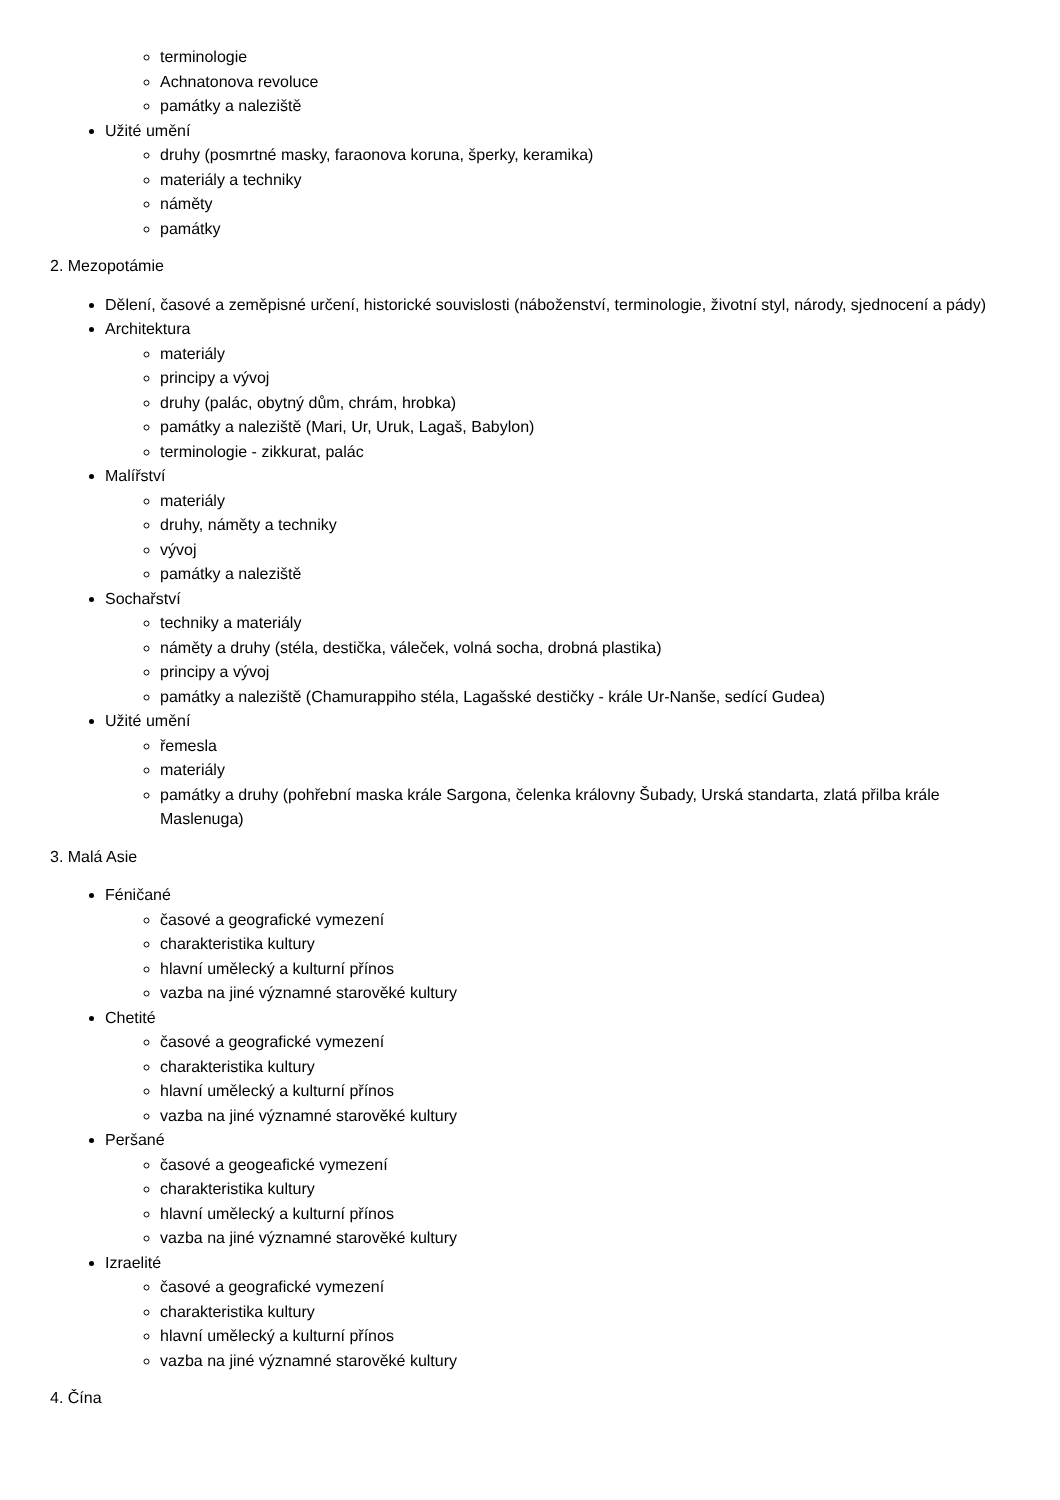terminologie
Achnatonova revoluce
památky a naleziště
Užité umění
druhy (posmrtné masky, faraonova koruna, šperky, keramika)
materiály a techniky
náměty
památky
2. Mezopotámie
Dělení, časové a zeměpisné určení, historické souvislosti (náboženství, terminologie, životní styl, národy, sjednocení a pády)
Architektura
materiály
principy a vývoj
druhy (palác, obytný dům, chrám, hrobka)
památky a naleziště (Mari, Ur, Uruk, Lagaš, Babylon)
terminologie - zikkurat, palác
Malířství
materiály
druhy, náměty a techniky
vývoj
památky a naleziště
Sochařství
techniky a materiály
náměty a druhy (stéla, destička, váleček, volná socha, drobná plastika)
principy a vývoj
památky a naleziště (Chamurappiho stéla, Lagašské destičky - krále Ur-Nanše, sedící Gudea)
Užité umění
řemesla
materiály
památky a druhy (pohřební maska krále Sargona, čelenka královny Šubady, Urská standarta, zlatá přilba krále Maslenuga)
3. Malá Asie
Féničané
časové a geografické vymezení
charakteristika kultury
hlavní umělecký a kulturní přínos
vazba na jiné významné starověké kultury
Chetité
časové a geografické vymezení
charakteristika kultury
hlavní umělecký a kulturní přínos
vazba na jiné významné starověké kultury
Peršané
časové a geogeafické vymezení
charakteristika kultury
hlavní umělecký a kulturní přínos
vazba na jiné významné starověké kultury
Izraelité
časové a geografické vymezení
charakteristika kultury
hlavní umělecký a kulturní přínos
vazba na jiné významné starověké kultury
4. Čína